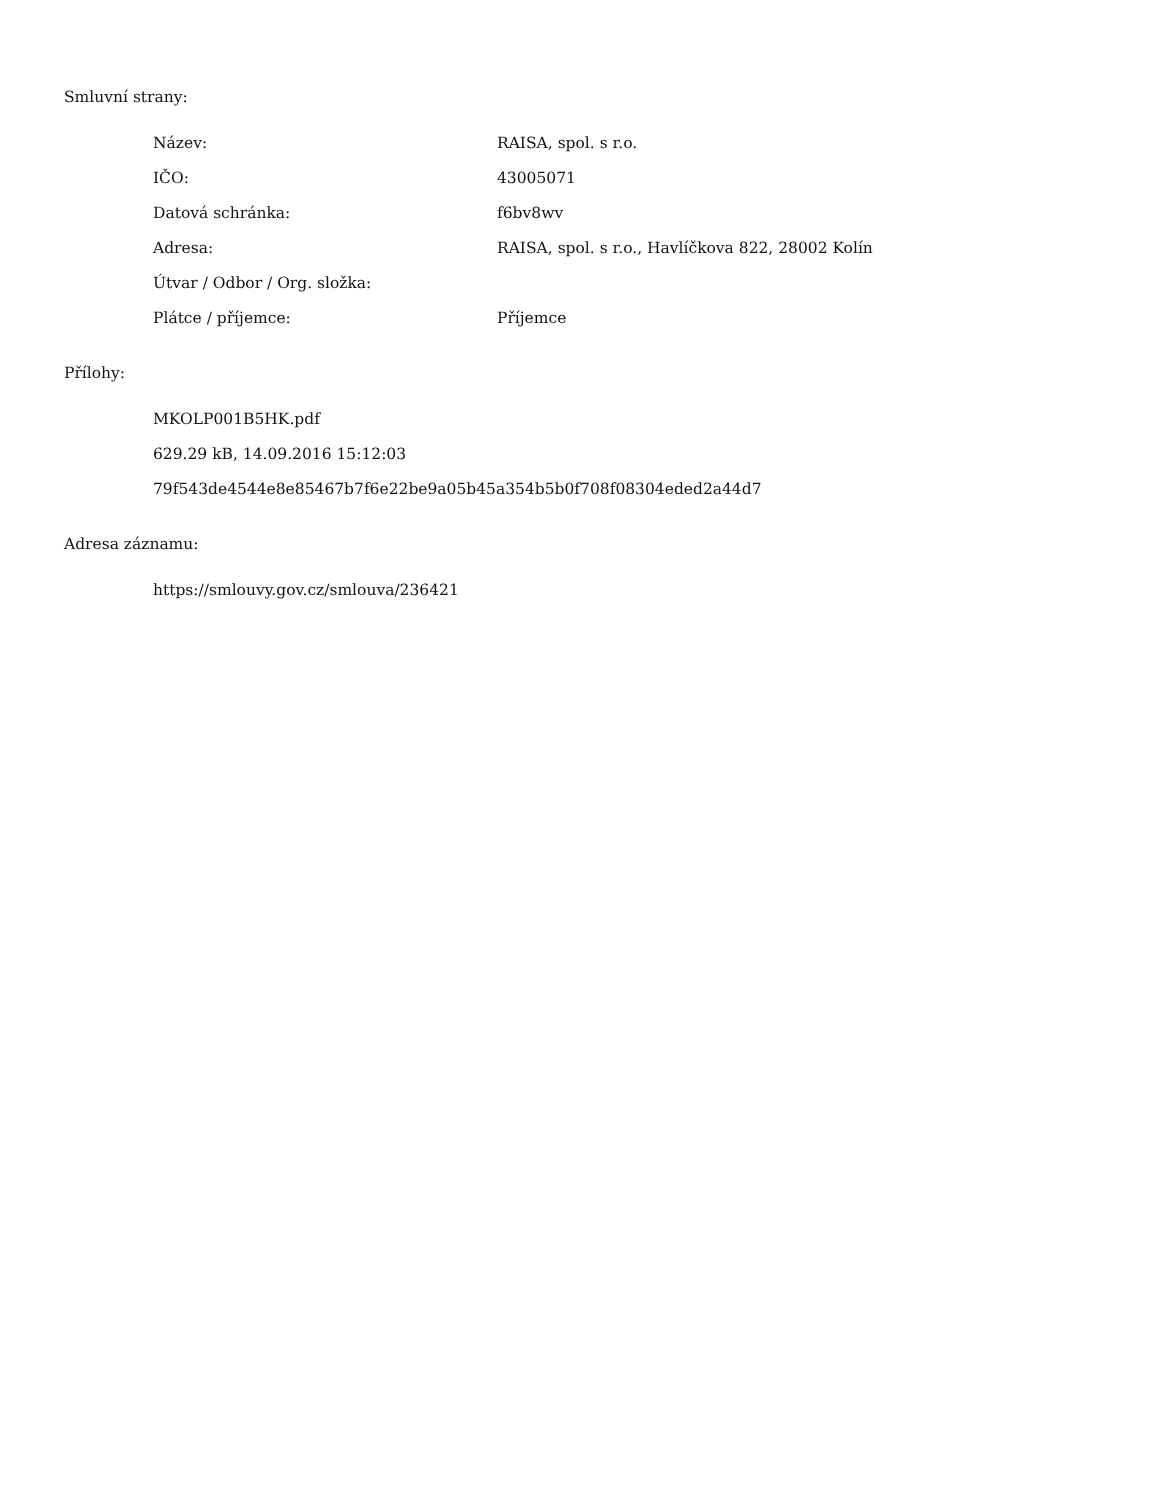Smluvní strany:
| Název: | RAISA, spol. s r.o. |
| IČO: | 43005071 |
| Datová schránka: | f6bv8wv |
| Adresa: | RAISA, spol. s r.o., Havlíčkova 822, 28002 Kolín |
| Útvar / Odbor / Org. složka: | |
| Plátce / příjemce: | Příjemce |
Přílohy:
MKOLP001B5HK.pdf
629.29 kB, 14.09.2016 15:12:03
79f543de4544e8e85467b7f6e22be9a05b45a354b5b0f708f08304eded2a44d7
Adresa záznamu:
https://smlouvy.gov.cz/smlouva/236421